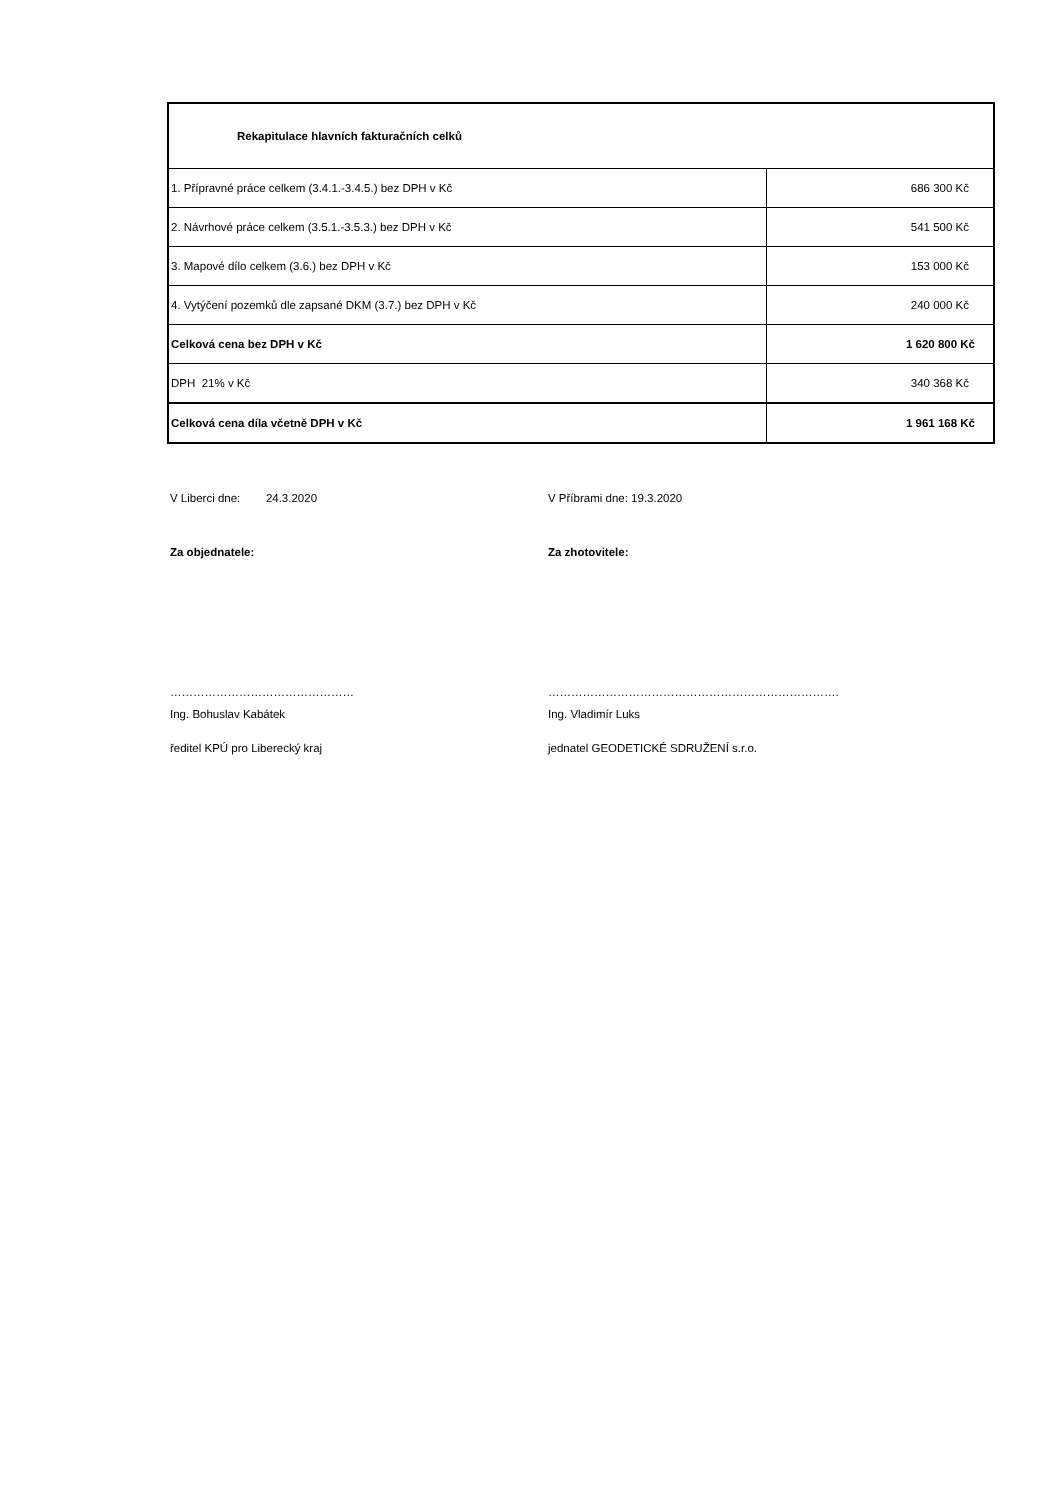| Rekapitulace hlavních fakturačních celků | |
| --- | --- |
| 1. Přípravné práce celkem (3.4.1.-3.4.5.) bez DPH v Kč | 686 300 Kč |
| 2. Návrhové práce celkem (3.5.1.-3.5.3.) bez DPH v Kč | 541 500 Kč |
| 3. Mapové dílo celkem (3.6.) bez DPH v Kč | 153 000 Kč |
| 4. Vytýčení pozemků dle zapsané DKM (3.7.) bez DPH v Kč | 240 000 Kč |
| Celková cena bez DPH v Kč | 1 620 800 Kč |
| DPH 21% v Kč | 340 368 Kč |
| Celková cena díla včetně DPH v Kč | 1 961 168 Kč |
V Liberci dne: 24.3.2020
Za objednatele:
…………………………………………
Ing. Bohuslav Kabátek
ředitel KPÚ pro Liberecký kraj
V Příbrami dne: 19.3.2020
Za zhotovitele:
………………………………………………………………….
Ing. Vladimír Luks
jednatel GEODETICKÉ SDRUŽENÍ s.r.o.